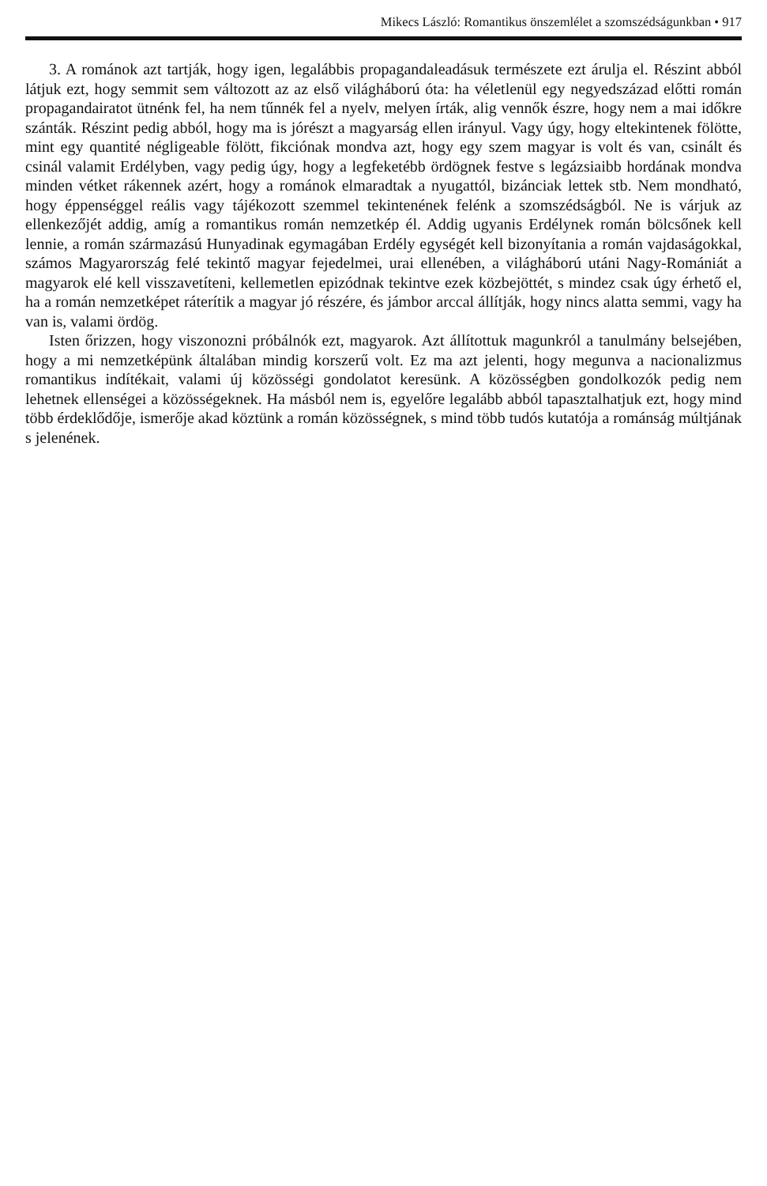Mikecs László: Romantikus önszemlélet a szomszédságunkban • 917
3. A románok azt tartják, hogy igen, legalábbis propagandaleadásuk természete ezt árulja el. Részint abból látjuk ezt, hogy semmit sem változott az az első világháború óta: ha véletlenül egy negyedszázad előtti román propagandairatot ütnénk fel, ha nem tűnnék fel a nyelv, melyen írták, alig vennők észre, hogy nem a mai időkre szánták. Részint pedig abból, hogy ma is jórészt a magyarság ellen irányul. Vagy úgy, hogy eltekintenek fölötte, mint egy quantité négligeable fölött, fikciónak mondva azt, hogy egy szem magyar is volt és van, csinált és csinál valamit Erdélyben, vagy pedig úgy, hogy a legfeketébb ördögnek festve s legázsiaibb hordának mondva minden vétket rákennek azért, hogy a románok elmaradtak a nyugattól, bizánciak lettek stb. Nem mondható, hogy éppenséggel reális vagy tájékozott szemmel tekintenének felénk a szomszédságból. Ne is várjuk az ellenkezőjét addig, amíg a romantikus román nemzetkép él. Addig ugyanis Erdélynek román bölcsőnek kell lennie, a román származású Hunyadinak egymagában Erdély egységét kell bizonyítania a román vajdaságokkal, számos Magyarország felé tekintő magyar fejedelmei, urai ellenében, a világháború utáni Nagy-Romániát a magyarok elé kell visszavetíteni, kellemetlen epizódnak tekintve ezek közbejöttét, s mindez csak úgy érhető el, ha a román nemzetképet ráterítik a magyar jó részére, és jámbor arccal állítják, hogy nincs alatta semmi, vagy ha van is, valami ördög.
Isten őrizzen, hogy viszonozni próbálnók ezt, magyarok. Azt állítottuk magunkról a tanulmány belsejében, hogy a mi nemzetképünk általában mindig korszerű volt. Ez ma azt jelenti, hogy megunva a nacionalizmus romantikus indítékait, valami új közösségi gondolatot keresünk. A közösségben gondolkozók pedig nem lehetnek ellenségei a közösségeknek. Ha másból nem is, egyelőre legalább abból tapasztalhatjuk ezt, hogy mind több érdeklődője, ismerője akad köztünk a román közösségnek, s mind több tudós kutatója a románság múltjának s jelenének.